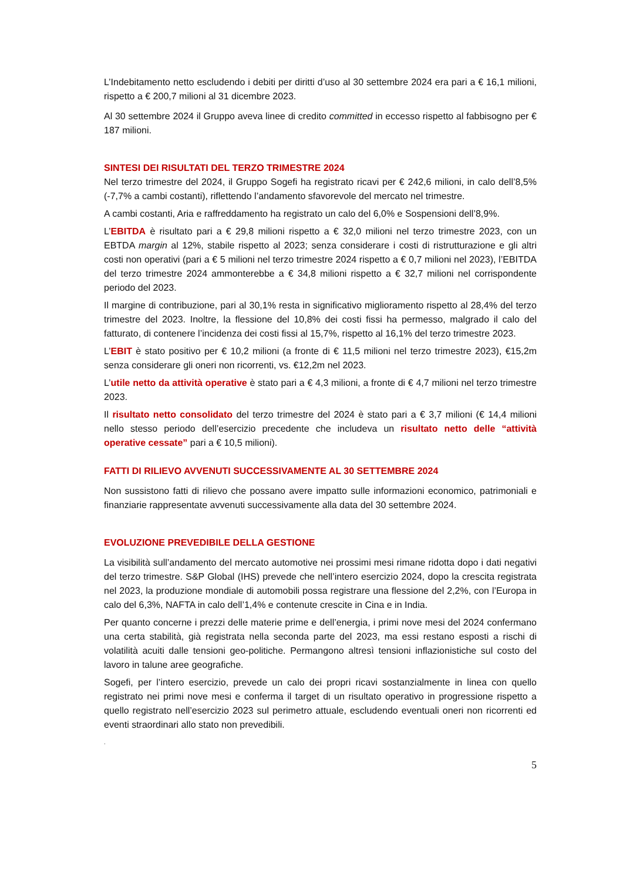L’Indebitamento netto escludendo i debiti per diritti d’uso al 30 settembre 2024 era pari a € 16,1 milioni, rispetto a € 200,7 milioni al 31 dicembre 2023.
Al 30 settembre 2024 il Gruppo aveva linee di credito committed in eccesso rispetto al fabbisogno per € 187 milioni.
SINTESI DEI RISULTATI DEL TERZO TRIMESTRE 2024
Nel terzo trimestre del 2024, il Gruppo Sogefi ha registrato ricavi per € 242,6 milioni, in calo dell’8,5% (-7,7% a cambi costanti), riflettendo l’andamento sfavorevole del mercato nel trimestre.
A cambi costanti, Aria e raffreddamento ha registrato un calo del 6,0% e Sospensioni dell’8,9%.
L’EBITDA è risultato pari a € 29,8 milioni rispetto a € 32,0 milioni nel terzo trimestre 2023, con un EBTDA margin al 12%, stabile rispetto al 2023; senza considerare i costi di ristrutturazione e gli altri costi non operativi (pari a € 5 milioni nel terzo trimestre 2024 rispetto a € 0,7 milioni nel 2023), l’EBITDA del terzo trimestre 2024 ammonterebbe a € 34,8 milioni rispetto a € 32,7 milioni nel corrispondente periodo del 2023.
Il margine di contribuzione, pari al 30,1% resta in significativo miglioramento rispetto al 28,4% del terzo trimestre del 2023. Inoltre, la flessione del 10,8% dei costi fissi ha permesso, malgrado il calo del fatturato, di contenere l’incidenza dei costi fissi al 15,7%, rispetto al 16,1% del terzo trimestre 2023.
L’EBIT è stato positivo per € 10,2 milioni (a fronte di € 11,5 milioni nel terzo trimestre 2023), €15,2m senza considerare gli oneri non ricorrenti, vs. €12,2m nel 2023.
L’utile netto da attività operative è stato pari a € 4,3 milioni, a fronte di € 4,7 milioni nel terzo trimestre 2023.
Il risultato netto consolidato del terzo trimestre del 2024 è stato pari a € 3,7 milioni (€ 14,4 milioni nello stesso periodo dell’esercizio precedente che includeva un risultato netto delle “attività operative cessate” pari a € 10,5 milioni).
FATTI DI RILIEVO AVVENUTI SUCCESSIVAMENTE AL 30 SETTEMBRE 2024
Non sussistono fatti di rilievo che possano avere impatto sulle informazioni economico, patrimoniali e finanziarie rappresentate avvenuti successivamente alla data del 30 settembre 2024.
EVOLUZIONE PREVEDIBILE DELLA GESTIONE
La visibilità sull’andamento del mercato automotive nei prossimi mesi rimane ridotta dopo i dati negativi del terzo trimestre. S&P Global (IHS) prevede che nell’intero esercizio 2024, dopo la crescita registrata nel 2023, la produzione mondiale di automobili possa registrare una flessione del 2,2%, con l’Europa in calo del 6,3%, NAFTA in calo dell’1,4% e contenute crescite in Cina e in India.
Per quanto concerne i prezzi delle materie prime e dell’energia, i primi nove mesi del 2024 confermano una certa stabilità, già registrata nella seconda parte del 2023, ma essi restano esposti a rischi di volatilità acuiti dalle tensioni geo-politiche. Permangono altresì tensioni inflazionistiche sul costo del lavoro in talune aree geografiche.
Sogefi, per l’intero esercizio, prevede un calo dei propri ricavi sostanzialmente in linea con quello registrato nei primi nove mesi e conferma il target di un risultato operativo in progressione rispetto a quello registrato nell’esercizio 2023 sul perimetro attuale, escludendo eventuali oneri non ricorrenti ed eventi straordinari allo stato non prevedibili.
.
5